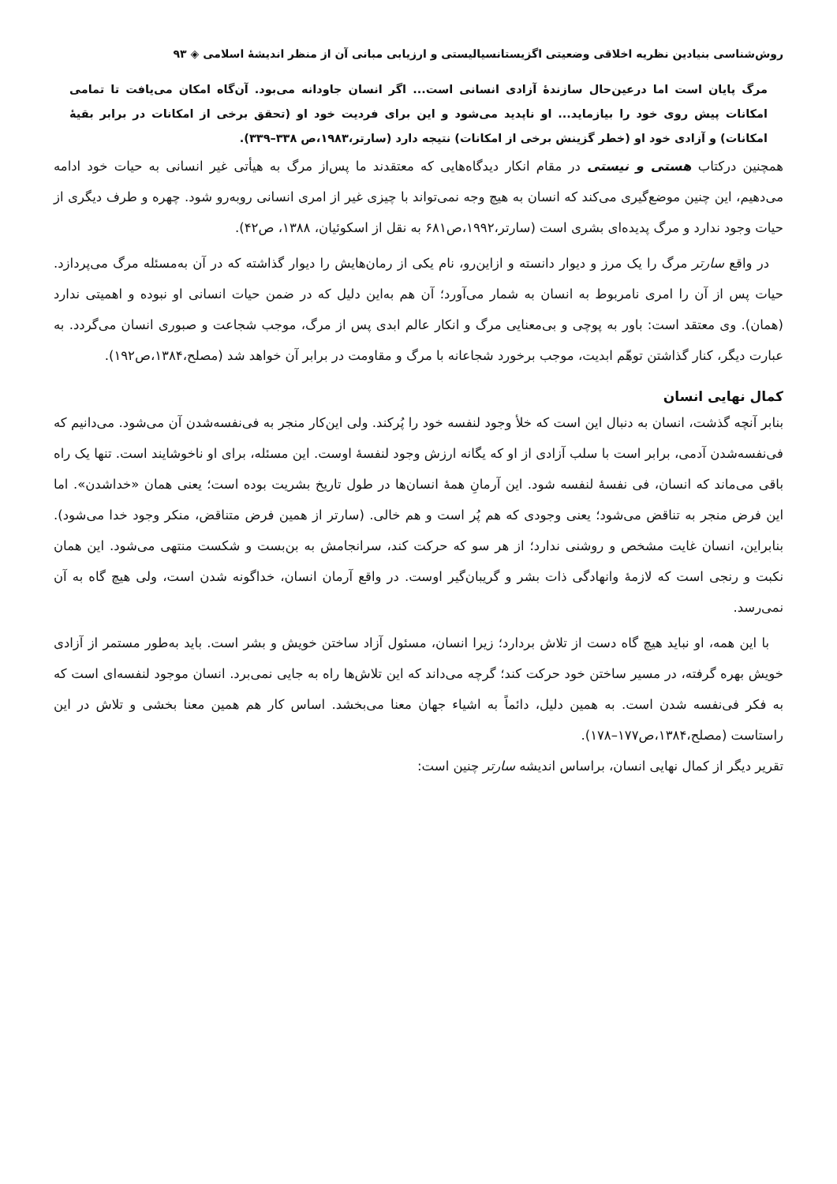روش‌شناسی بنیادین نظریه اخلاقی وضعیتی اگزیستانسیالیستی و ارزیابی مبانی آن از منظر اندیشهٔ اسلامی ◈ ۹۳
مرگ پایان است اما درعین‌حال سازندهٔ آزادی انسانی است... اگر انسان جاودانه می‌بود. آن‌گاه امکان می‌یافت تا تمامی امکانات پیش روی خود را بیازماید... او ناپدید می‌شود و این برای فردیت خود او (تحقق برخی از امکانات در برابر بقیهٔ امکانات) و آزادی خود او (خطر گزینش برخی از امکانات) نتیجه دارد (سارتر،۱۹۸۳،ص ۳۳۸–۳۳۹).
همچنین درکتاب هستی و نیستی در مقام انکار دیدگاه‌هایی که معتقدند ما پس‌از مرگ به هیأتی غیر انسانی به حیات خود ادامه می‌دهیم، این چنین موضع‌گیری می‌کند که انسان به هیچ وجه نمی‌تواند با چیزی غیر از امری انسانی روبه‌رو شود. چهره و طرف دیگری از حیات وجود ندارد و مرگ پدیده‌ای بشری است (سارتر،۱۹۹۲،ص۶۸۱ به نقل از اسکوئیان، ۱۳۸۸، ص۴۲).
در واقع سارتر مرگ را یک مرز و دیوار دانسته و ازاین‌رو، نام یکی از رمان‌هایش را دیوار گذاشته که در آن به‌مسئله مرگ می‌پردازد. حیات پس از آن را امری نامربوط به انسان به شمار می‌آورد؛ آن هم به‌این دلیل که در ضمن حیات انسانی او نبوده و اهمیتی ندارد (همان). وی معتقد است: باور به پوچی و بی‌معنایی مرگ و انکار عالم ابدی پس از مرگ، موجب شجاعت و صبوری انسان می‌گردد. به عبارت دیگر، کنار گذاشتن توهّم ابدیت، موجب برخورد شجاعانه با مرگ و مقاومت در برابر آن خواهد شد (مصلح،۱۳۸۴،ص۱۹۲).
کمال نهایی انسان
بنابر آنچه گذشت، انسان به دنبال این است که خلأ وجود لنفسه خود را پُرکند. ولی این‌کار منجر به فی‌نفسه‌شدن آن می‌شود. می‌دانیم که فی‌نفسه‌شدن آدمی، برابر است با سلب آزادی از او که یگانه ارزش وجود لنفسهٔ اوست. این مسئله، برای او ناخوشایند است. تنها یک راه باقی می‌ماند که انسان، فی نفسهٔ لنفسه شود. این آرمانِ همهٔ انسان‌ها در طول تاریخ بشریت بوده است؛ یعنی همان «خداشدن». اما این فرض منجر به تناقض می‌شود؛ یعنی وجودی که هم پُر است و هم خالی. (سارتر از همین فرض متناقض، منکر وجود خدا می‌شود). بنابراین، انسان غایت مشخص و روشنی ندارد؛ از هر سو که حرکت کند، سرانجامش به بن‌بست و شکست منتهی می‌شود. این همان نکبت و رنجی است که لازمهٔ وانهادگی ذات بشر و گریبان‌گیر اوست. در واقع آرمان انسان، خداگونه شدن است، ولی هیچ گاه به آن نمی‌رسد.
با این همه، او نباید هیچ گاه دست از تلاش بردارد؛ زیرا انسان، مسئول آزاد ساختن خویش و بشر است. باید به‌طور مستمر از آزادی خویش بهره گرفته، در مسیر ساختن خود حرکت کند؛ گرچه می‌داند که این تلاش‌ها راه به جایی نمی‌برد. انسان موجود لنفسه‌ای است که به فکر فی‌نفسه شدن است. به همین دلیل، دائماً به اشیاء جهان معنا می‌بخشد. اساس کار هم همین معنا بخشی و تلاش در این راستاست (مصلح،۱۳۸۴،ص۱۷۷–۱۷۸).
تقریر دیگر از کمال نهایی انسان، براساس اندیشه سارتر چنین است: